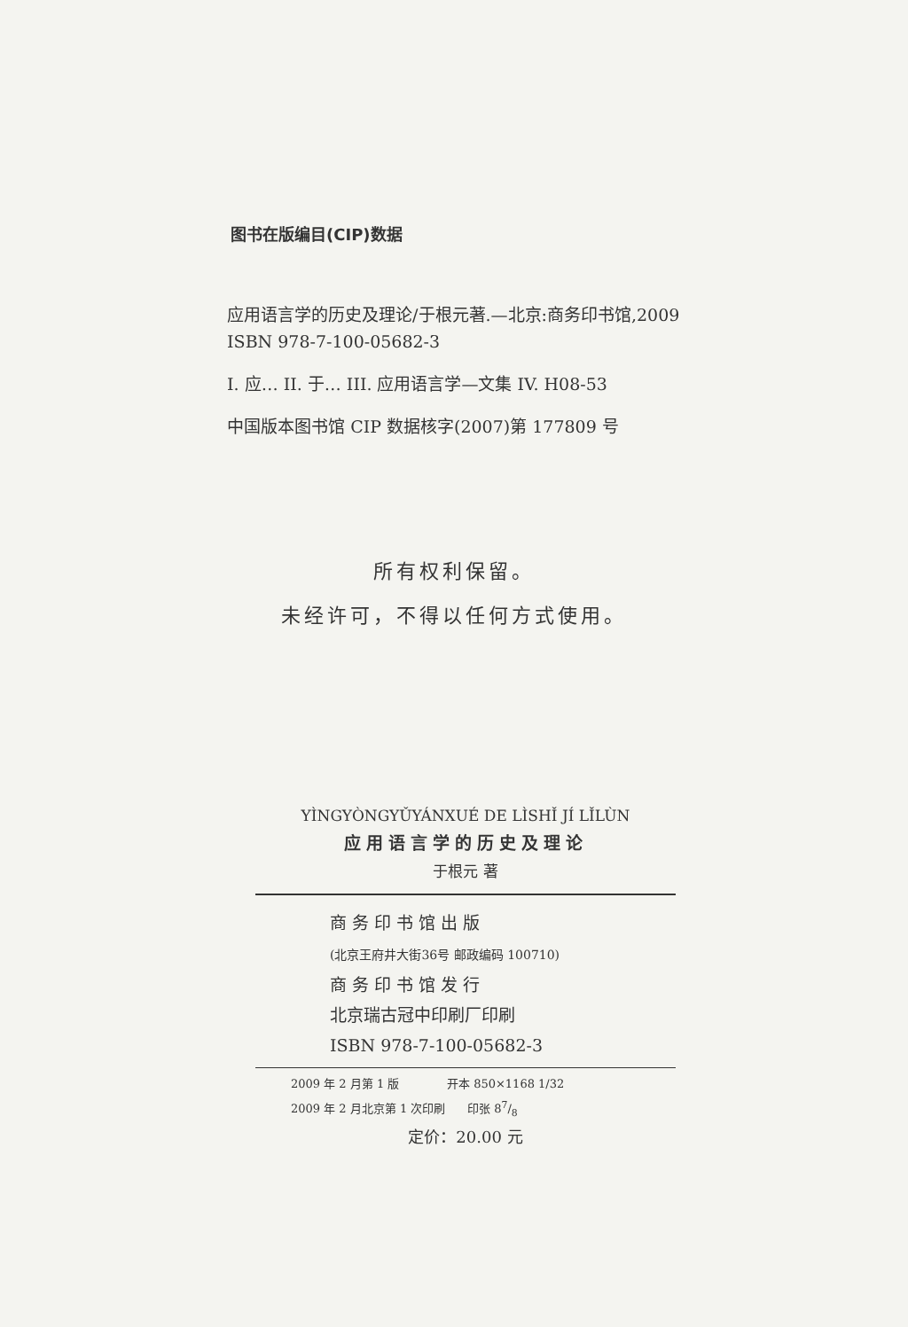图书在版编目(CIP)数据
应用语言学的历史及理论/于根元著.—北京:商务印书馆,2009
ISBN 978-7-100-05682-3
I. 应… II. 于… III. 应用语言学—文集 IV. H08-53
中国版本图书馆 CIP 数据核字(2007)第 177809 号
所有权利保留。
未经许可，不得以任何方式使用。
YÌNGYÒNGYǓYÁNXUÉ DE LÌSHǏ JÍ LǏLÙN
应用语言学的历史及理论
于根元 著
商 务 印 书 馆 出 版
(北京王府井大街36号 邮政编码 100710)
商 务 印 书 馆 发 行
北京瑞古冠中印刷厂印刷
ISBN 978-7-100-05682-3
2009 年 2 月第 1 版 开本 850×1168 1/32
2009 年 2 月北京第 1 次印刷 印张 87/8
定价：20.00 元